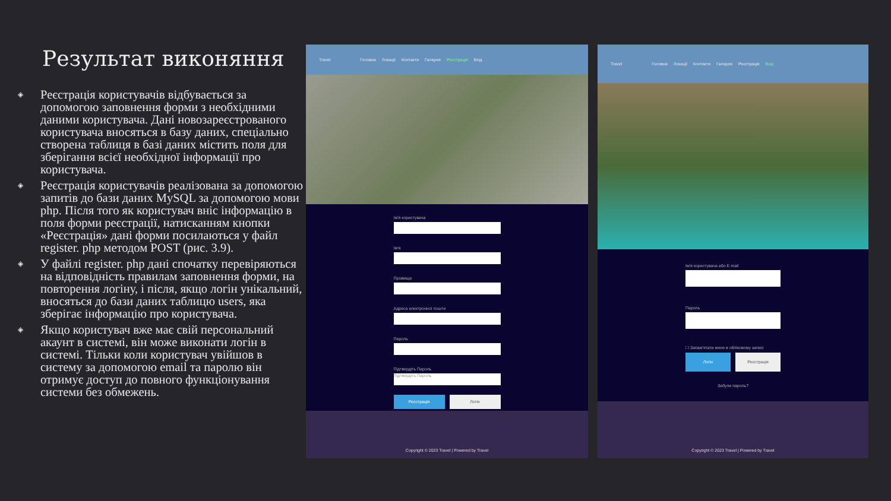Результат виконяння
◈ Реєстрація користувачів відбувається за допомогою заповнення форми з необхідними даними користувача. Дані новозареєстрованого користувача вносяться в базу даних, спеціально створена таблиця в базі даних містить поля для зберігання всієї необхідної інформації про користувача.
◈ Реєстрація користувачів реалізована за допомогою запитів до бази даних MySQL за допомогою мови php. Після того як користувач вніс інформацію в поля форми реєстрації, натисканням кнопки «Реєстрація» дані форми посилаються у файл register. php методом POST (рис. 3.9).
◈ У файлі register. php дані спочатку перевіряються на відповідність правилам заповнення форми, на повторення логіну, і після, якщо логін унікальний, вносяться до бази даних таблицю users, яка зберігає інформацію про користувача.
◈ Якщо користувач вже має свій персональний акаунт в системі, він може виконати логін в системі. Тільки коли користувач увійшов в систему за допомогою email та паролю він отримує доступ до повного функціонування системи без обмежень.
Travel Головна Локації Контакти Галерея Реєстрація Вхід
Ім'я користувача
Ім'я
Прізвище
Адреса електронної пошти
Пароль
Підтвердіть Пароль
Підтвердіть Пароль
Реєстрація Логін
Copyright © 2023 Travel | Powered by Travel
Travel Головна Локації Контакти Галерея Реєстрація Вхід
Ім'я користувача або E-mail
Пароль
☐ Запам'ятати мене в обліковому записі
Логін Реєстрація
Забули пароль?
Copyright © 2023 Travel | Powered by Travel